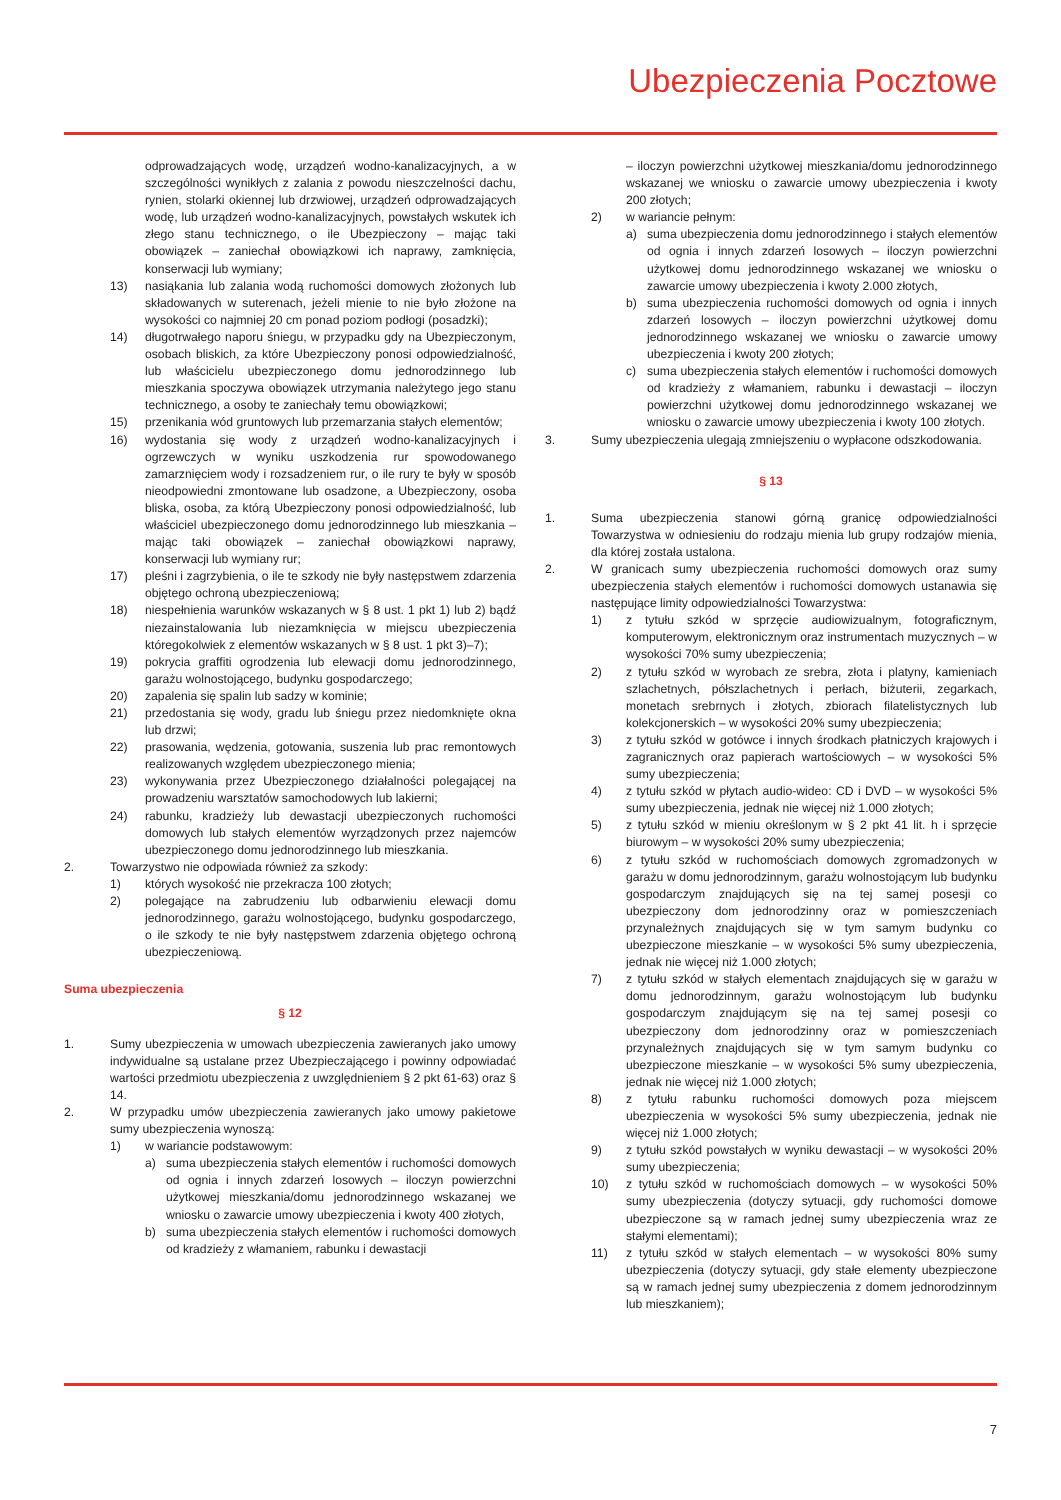Ubezpieczenia Pocztowe
odprowadzających wodę, urządzeń wodno-kanalizacyjnych, a w szczególności wynikłych z zalania z powodu nieszczelności dachu, rynien, stolarki okiennej lub drzwiowej, urządzeń odprowadzających wodę, lub urządzeń wodno-kanalizacyjnych, powstałych wskutek ich złego stanu technicznego, o ile Ubezpieczony – mając taki obowiązek – zaniechał obowiązkowi ich naprawy, zamknięcia, konserwacji lub wymiany;
13) nasiąkania lub zalania wodą ruchomości domowych złożonych lub składowanych w suterenach, jeżeli mienie to nie było złożone na wysokości co najmniej 20 cm ponad poziom podłogi (posadzki);
14) długotrwałego naporu śniegu, w przypadku gdy na Ubezpieczonym, osobach bliskich, za które Ubezpieczony ponosi odpowiedzialność, lub właścicielu ubezpieczonego domu jednorodzinnego lub mieszkania spoczywa obowiązek utrzymania należytego jego stanu technicznego, a osoby te zaniechały temu obowiązkowi;
15) przenikania wód gruntowych lub przemarzania stałych elementów;
16) wydostania się wody z urządzeń wodno-kanalizacyjnych i ogrzewczych w wyniku uszkodzenia rur spowodowanego zamarznięciem wody i rozsadzeniem rur, o ile rury te były w sposób nieodpowiedni zmontowane lub osadzone, a Ubezpieczony, osoba bliska, osoba, za którą Ubezpieczony ponosi odpowiedzialność, lub właściciel ubezpieczonego domu jednorodzinnego lub mieszkania – mając taki obowiązek – zaniechał obowiązkowi naprawy, konserwacji lub wymiany rur;
17) pleśni i zagrzybienia, o ile te szkody nie były następstwem zdarzenia objętego ochroną ubezpieczeniową;
18) niespełnienia warunków wskazanych w § 8 ust. 1 pkt 1) lub 2) bądź niezainstalowania lub niezamknięcia w miejscu ubezpieczenia któregokolwiek z elementów wskazanych w § 8 ust. 1 pkt 3)–7);
19) pokrycia graffiti ogrodzenia lub elewacji domu jednorodzinnego, garażu wolnostojącego, budynku gospodarczego;
20) zapalenia się spalin lub sadzy w kominie;
21) przedostania się wody, gradu lub śniegu przez niedomknięte okna lub drzwi;
22) prasowania, wędzenia, gotowania, suszenia lub prac remontowych realizowanych względem ubezpieczonego mienia;
23) wykonywania przez Ubezpieczonego działalności polegającej na prowadzeniu warsztatów samochodowych lub lakierni;
24) rabunku, kradzieży lub dewastacji ubezpieczonych ruchomości domowych lub stałych elementów wyrządzonych przez najemców ubezpieczonego domu jednorodzinnego lub mieszkania.
2. Towarzystwo nie odpowiada również za szkody:
1) których wysokość nie przekracza 100 złotych;
2) polegające na zabrudzeniu lub odbarwieniu elewacji domu jednorodzinnego, garażu wolnostojącego, budynku gospodarczego, o ile szkody te nie były następstwem zdarzenia objętego ochroną ubezpieczeniową.
Suma ubezpieczenia
§ 12
1. Sumy ubezpieczenia w umowach ubezpieczenia zawieranych jako umowy indywidualne są ustalane przez Ubezpieczającego i powinny odpowiadać wartości przedmiotu ubezpieczenia z uwzględnieniem § 2 pkt 61-63) oraz § 14.
2. W przypadku umów ubezpieczenia zawieranych jako umowy pakietowe sumy ubezpieczenia wynoszą:
1) w wariancie podstawowym:
a) suma ubezpieczenia stałych elementów i ruchomości domowych od ognia i innych zdarzeń losowych – iloczyn powierzchni użytkowej mieszkania/domu jednorodzinnego wskazanej we wniosku o zawarcie umowy ubezpieczenia i kwoty 400 złotych,
b) suma ubezpieczenia stałych elementów i ruchomości domowych od kradzieży z włamaniem, rabunku i dewastacji
– iloczyn powierzchni użytkowej mieszkania/domu jednorodzinnego wskazanej we wniosku o zawarcie umowy ubezpieczenia i kwoty 200 złotych;
2) w wariancie pełnym:
a) suma ubezpieczenia domu jednorodzinnego i stałych elementów od ognia i innych zdarzeń losowych – iloczyn powierzchni użytkowej domu jednorodzinnego wskazanej we wniosku o zawarcie umowy ubezpieczenia i kwoty 2.000 złotych,
b) suma ubezpieczenia ruchomości domowych od ognia i innych zdarzeń losowych – iloczyn powierzchni użytkowej domu jednorodzinnego wskazanej we wniosku o zawarcie umowy ubezpieczenia i kwoty 200 złotych;
c) suma ubezpieczenia stałych elementów i ruchomości domowych od kradzieży z włamaniem, rabunku i dewastacji – iloczyn powierzchni użytkowej domu jednorodzinnego wskazanej we wniosku o zawarcie umowy ubezpieczenia i kwoty 100 złotych.
3. Sumy ubezpieczenia ulegają zmniejszeniu o wypłacone odszkodowania.
§ 13
1. Suma ubezpieczenia stanowi górną granicę odpowiedzialności Towarzystwa w odniesieniu do rodzaju mienia lub grupy rodzajów mienia, dla której została ustalona.
2. W granicach sumy ubezpieczenia ruchomości domowych oraz sumy ubezpieczenia stałych elementów i ruchomości domowych ustanawia się następujące limity odpowiedzialności Towarzystwa:
1) z tytułu szkód w sprzęcie audiowizualnym, fotograficznym, komputerowym, elektronicznym oraz instrumentach muzycznych – w wysokości 70% sumy ubezpieczenia;
2) z tytułu szkód w wyrobach ze srebra, złota i platyny, kamieniach szlachetnych, półszlachetnych i perłach, biżuterii, zegarkach, monetach srebrnych i złotych, zbiorach filatelistycznych lub kolekcjonerskich – w wysokości 20% sumy ubezpieczenia;
3) z tytułu szkód w gotówce i innych środkach płatniczych krajowych i zagranicznych oraz papierach wartościowych – w wysokości 5% sumy ubezpieczenia;
4) z tytułu szkód w płytach audio-wideo: CD i DVD – w wysokości 5% sumy ubezpieczenia, jednak nie więcej niż 1.000 złotych;
5) z tytułu szkód w mieniu określonym w § 2 pkt 41 lit. h i sprzęcie biurowym – w wysokości 20% sumy ubezpieczenia;
6) z tytułu szkód w ruchomościach domowych zgromadzonych w garażu w domu jednorodzinnym, garażu wolnostojącym lub budynku gospodarczym znajdujących się na tej samej posesji co ubezpieczony dom jednorodzinny oraz w pomieszczeniach przynależnych znajdujących się w tym samym budynku co ubezpieczone mieszkanie – w wysokości 5% sumy ubezpieczenia, jednak nie więcej niż 1.000 złotych;
7) z tytułu szkód w stałych elementach znajdujących się w garażu w domu jednorodzinnym, garażu wolnostojącym lub budynku gospodarczym znajdującym się na tej samej posesji co ubezpieczony dom jednorodzinny oraz w pomieszczeniach przynależnych znajdujących się w tym samym budynku co ubezpieczone mieszkanie – w wysokości 5% sumy ubezpieczenia, jednak nie więcej niż 1.000 złotych;
8) z tytułu rabunku ruchomości domowych poza miejscem ubezpieczenia w wysokości 5% sumy ubezpieczenia, jednak nie więcej niż 1.000 złotych;
9) z tytułu szkód powstałych w wyniku dewastacji – w wysokości 20% sumy ubezpieczenia;
10) z tytułu szkód w ruchomościach domowych – w wysokości 50% sumy ubezpieczenia (dotyczy sytuacji, gdy ruchomości domowe ubezpieczone są w ramach jednej sumy ubezpieczenia wraz ze stałymi elementami);
11) z tytułu szkód w stałych elementach – w wysokości 80% sumy ubezpieczenia (dotyczy sytuacji, gdy stałe elementy ubezpieczone są w ramach jednej sumy ubezpieczenia z domem jednorodzinnym lub mieszkaniem);
7